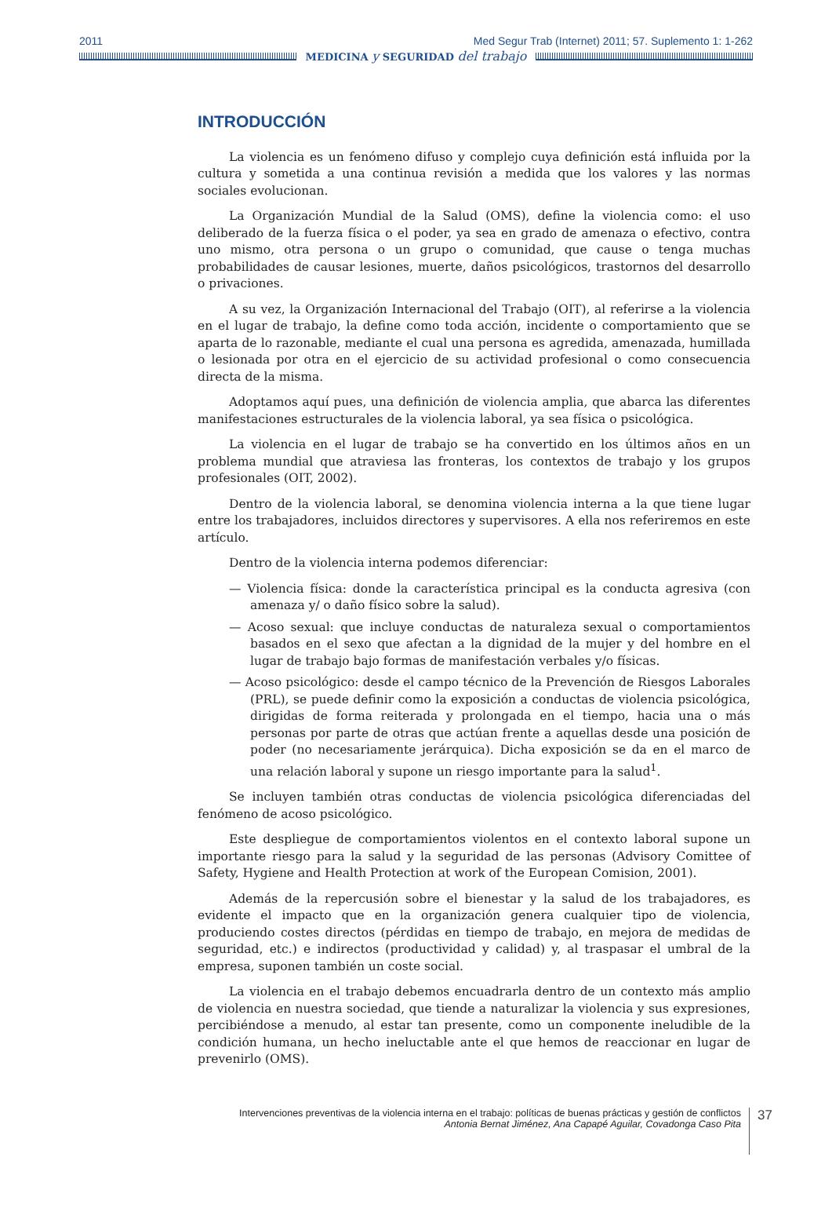2011 Med Segur Trab (Internet) 2011; 57. Suplemento 1: 1-262
MEDICINA y SEGURIDAD del trabajo
INTRODUCCIÓN
La violencia es un fenómeno difuso y complejo cuya definición está influida por la cultura y sometida a una continua revisión a medida que los valores y las normas sociales evolucionan.
La Organización Mundial de la Salud (OMS), define la violencia como: el uso deliberado de la fuerza física o el poder, ya sea en grado de amenaza o efectivo, contra uno mismo, otra persona o un grupo o comunidad, que cause o tenga muchas probabilidades de causar lesiones, muerte, daños psicológicos, trastornos del desarrollo o privaciones.
A su vez, la Organización Internacional del Trabajo (OIT), al referirse a la violencia en el lugar de trabajo, la define como toda acción, incidente o comportamiento que se aparta de lo razonable, mediante el cual una persona es agredida, amenazada, humillada o lesionada por otra en el ejercicio de su actividad profesional o como consecuencia directa de la misma.
Adoptamos aquí pues, una definición de violencia amplia, que abarca las diferentes manifestaciones estructurales de la violencia laboral, ya sea física o psicológica.
La violencia en el lugar de trabajo se ha convertido en los últimos años en un problema mundial que atraviesa las fronteras, los contextos de trabajo y los grupos profesionales (OIT, 2002).
Dentro de la violencia laboral, se denomina violencia interna a la que tiene lugar entre los trabajadores, incluidos directores y supervisores. A ella nos referiremos en este artículo.
Dentro de la violencia interna podemos diferenciar:
— Violencia física: donde la característica principal es la conducta agresiva (con amenaza y/ o daño físico sobre la salud).
— Acoso sexual: que incluye conductas de naturaleza sexual o comportamientos basados en el sexo que afectan a la dignidad de la mujer y del hombre en el lugar de trabajo bajo formas de manifestación verbales y/o físicas.
— Acoso psicológico: desde el campo técnico de la Prevención de Riesgos Laborales (PRL), se puede definir como la exposición a conductas de violencia psicológica, dirigidas de forma reiterada y prolongada en el tiempo, hacia una o más personas por parte de otras que actúan frente a aquellas desde una posición de poder (no necesariamente jerárquica). Dicha exposición se da en el marco de una relación laboral y supone un riesgo importante para la salud<sup>1</sup>.
Se incluyen también otras conductas de violencia psicológica diferenciadas del fenómeno de acoso psicológico.
Este despliegue de comportamientos violentos en el contexto laboral supone un importante riesgo para la salud y la seguridad de las personas (Advisory Comittee of Safety, Hygiene and Health Protection at work of the European Comision, 2001).
Además de la repercusión sobre el bienestar y la salud de los trabajadores, es evidente el impacto que en la organización genera cualquier tipo de violencia, produciendo costes directos (pérdidas en tiempo de trabajo, en mejora de medidas de seguridad, etc.) e indirectos (productividad y calidad) y, al traspasar el umbral de la empresa, suponen también un coste social.
La violencia en el trabajo debemos encuadrarla dentro de un contexto más amplio de violencia en nuestra sociedad, que tiende a naturalizar la violencia y sus expresiones, percibiéndose a menudo, al estar tan presente, como un componente ineludible de la condición humana, un hecho ineluctable ante el que hemos de reaccionar en lugar de prevenirlo (OMS).
Intervenciones preventivas de la violencia interna en el trabajo: políticas de buenas prácticas y gestión de conflictos
Antonia Bernat Jiménez, Ana Capapé Aguilar, Covadonga Caso Pita
37